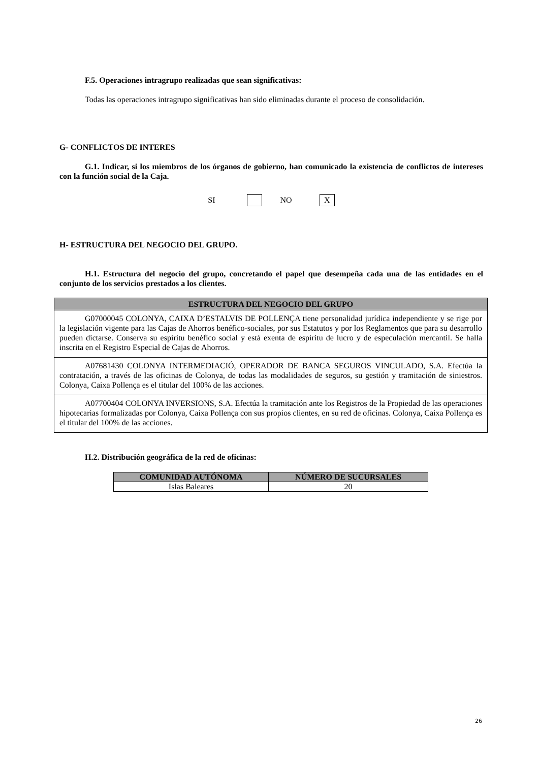F.5. Operaciones intragrupo realizadas que sean significativas:
Todas las operaciones intragrupo significativas han sido eliminadas durante el proceso de consolidación.
G- CONFLICTOS DE INTERES
G.1. Indicar, si los miembros de los órganos de gobierno, han comunicado la existencia de conflictos de intereses con la función social de la Caja.
SI NO X
H- ESTRUCTURA DEL NEGOCIO DEL GRUPO.
H.1. Estructura del negocio del grupo, concretando el papel que desempeña cada una de las entidades en el conjunto de los servicios prestados a los clientes.
| ESTRUCTURA DEL NEGOCIO DEL GRUPO |
| --- |
| G07000045 COLONYA, CAIXA D’ESTALVIS DE POLLENÇA tiene personalidad jurídica independiente y se rige por la legislación vigente para las Cajas de Ahorros benéfico-sociales, por sus Estatutos y por los Reglamentos que para su desarrollo pueden dictarse. Conserva su espíritu benéfico social y está exenta de espíritu de lucro y de especulación mercantil. Se halla inscrita en el Registro Especial de Cajas de Ahorros. |
| A07681430 COLONYA INTERMEDIACIÓ, OPERADOR DE BANCA SEGUROS VINCULADO, S.A. Efectúa la contratación, a través de las oficinas de Colonya, de todas las modalidades de seguros, su gestión y tramitación de siniestros. Colonya, Caixa Pollença es el titular del 100% de las acciones. |
| A07700404 COLONYA INVERSIONS, S.A. Efectúa la tramitación ante los Registros de la Propiedad de las operaciones hipotecarias formalizadas por Colonya, Caixa Pollença con sus propios clientes, en su red de oficinas. Colonya, Caixa Pollença es el titular del 100% de las acciones. |
H.2. Distribución geográfica de la red de oficinas:
| COMUNIDAD AUTÓNOMA | NÚMERO DE SUCURSALES |
| --- | --- |
| Islas Baleares | 20 |
26